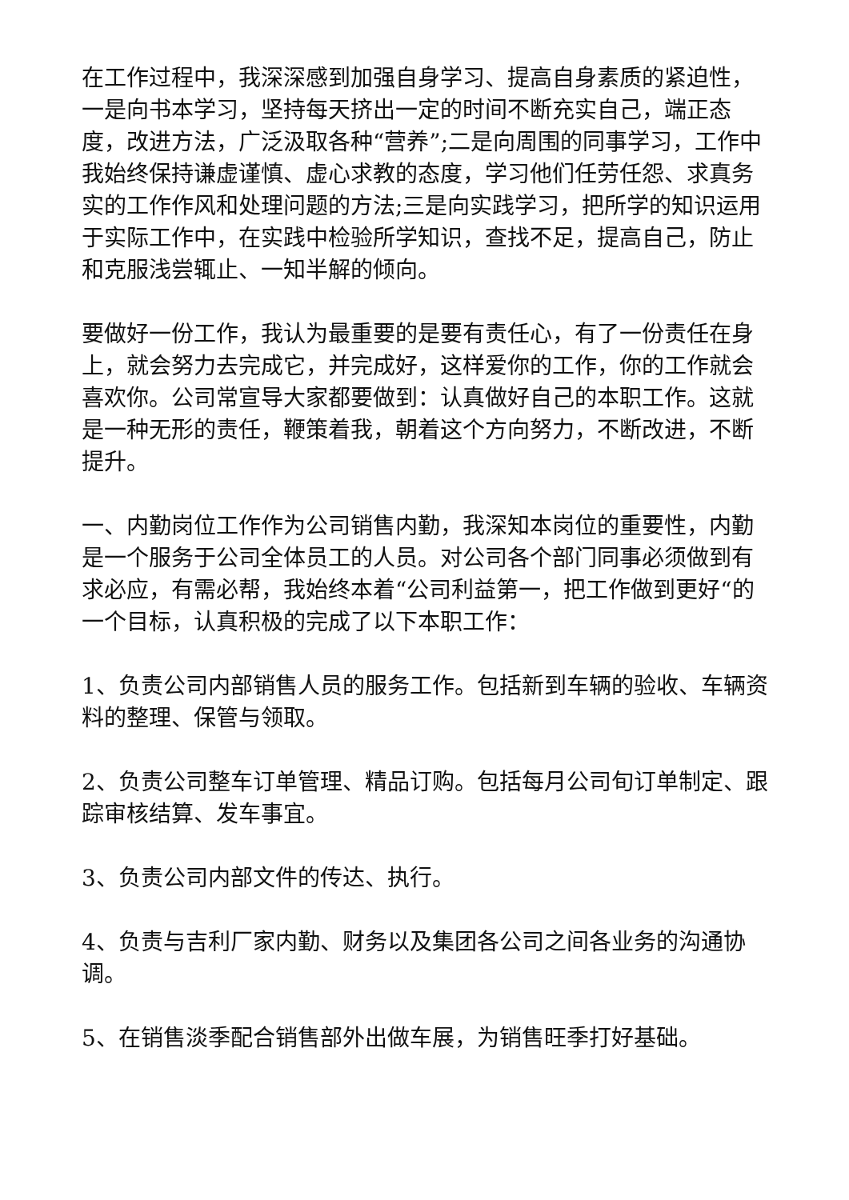在工作过程中，我深深感到加强自身学习、提高自身素质的紧迫性，一是向书本学习，坚持每天挤出一定的时间不断充实自己，端正态度，改进方法，广泛汲取各种“营养”;二是向周围的同事学习，工作中我始终保持谦虚谨慎、虚心求教的态度，学习他们任劳任怨、求真务实的工作作风和处理问题的方法;三是向实践学习，把所学的知识运用于实际工作中，在实践中检验所学知识，查找不足，提高自己，防止和克服浅尝辄止、一知半解的倾向。
要做好一份工作，我认为最重要的是要有责任心，有了一份责任在身上，就会努力去完成它，并完成好，这样爱你的工作，你的工作就会喜欢你。公司常宣导大家都要做到：认真做好自己的本职工作。这就是一种无形的责任，鞭策着我，朝着这个方向努力，不断改进，不断提升。
一、内勤岗位工作作为公司销售内勤，我深知本岗位的重要性，内勤是一个服务于公司全体员工的人员。对公司各个部门同事必须做到有求必应，有需必帮，我始终本着“公司利益第一，把工作做到更好“的一个目标，认真积极的完成了以下本职工作：
1、负责公司内部销售人员的服务工作。包括新到车辆的验收、车辆资料的整理、保管与领取。
2、负责公司整车订单管理、精品订购。包括每月公司旬订单制定、跟踪审核结算、发车事宜。
3、负责公司内部文件的传达、执行。
4、负责与吉利厂家内勤、财务以及集团各公司之间各业务的沟通协调。
5、在销售淡季配合销售部外出做车展，为销售旺季打好基础。